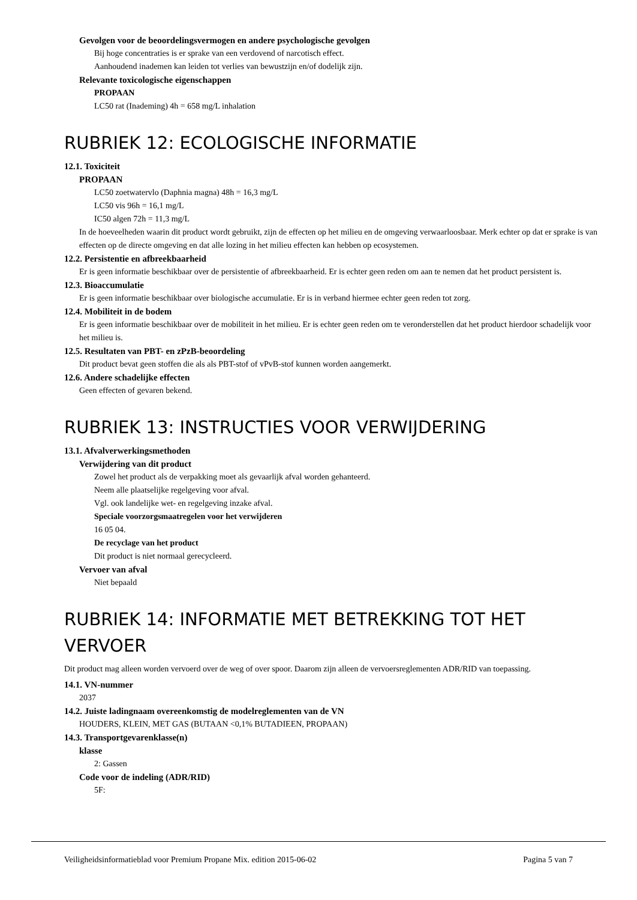Gevolgen voor de beoordelingsvermogen en andere psychologische gevolgen
Bij hoge concentraties is er sprake van een verdovend of narcotisch effect.
Aanhoudend inademen kan leiden tot verlies van bewustzijn en/of dodelijk zijn.
Relevante toxicologische eigenschappen
PROPAAN
LC50 rat (Inademing) 4h = 658 mg/L inhalation
RUBRIEK 12: ECOLOGISCHE INFORMATIE
12.1. Toxiciteit
PROPAAN
LC50 zoetwatervlo (Daphnia magna) 48h = 16,3 mg/L
LC50 vis 96h = 16,1 mg/L
IC50 algen 72h = 11,3 mg/L
In de hoeveelheden waarin dit product wordt gebruikt, zijn de effecten op het milieu en de omgeving verwaarloosbaar. Merk echter op dat er sprake is van effecten op de directe omgeving en dat alle lozing in het milieu effecten kan hebben op ecosystemen.
12.2. Persistentie en afbreekbaarheid
Er is geen informatie beschikbaar over de persistentie of afbreekbaarheid. Er is echter geen reden om aan te nemen dat het product persistent is.
12.3. Bioaccumulatie
Er is geen informatie beschikbaar over biologische accumulatie. Er is in verband hiermee echter geen reden tot zorg.
12.4. Mobiliteit in de bodem
Er is geen informatie beschikbaar over de mobiliteit in het milieu. Er is echter geen reden om te veronderstellen dat het product hierdoor schadelijk voor het milieu is.
12.5. Resultaten van PBT- en zPzB-beoordeling
Dit product bevat geen stoffen die als als PBT-stof of vPvB-stof kunnen worden aangemerkt.
12.6. Andere schadelijke effecten
Geen effecten of gevaren bekend.
RUBRIEK 13: INSTRUCTIES VOOR VERWIJDERING
13.1. Afvalverwerkingsmethoden
Verwijdering van dit product
Zowel het product als de verpakking moet als gevaarlijk afval worden gehanteerd.
Neem alle plaatselijke regelgeving voor afval.
Vgl. ook landelijke wet- en regelgeving inzake afval.
Speciale voorzorgsmaatregelen voor het verwijderen
16 05 04.
De recyclage van het product
Dit product is niet normaal gerecycleerd.
Vervoer van afval
Niet bepaald
RUBRIEK 14: INFORMATIE MET BETREKKING TOT HET VERVOER
Dit product mag alleen worden vervoerd over de weg of over spoor. Daarom zijn alleen de vervoersreglementen ADR/RID van toepassing.
14.1. VN-nummer
2037
14.2. Juiste ladingnaam overeenkomstig de modelreglementen van de VN
HOUDERS, KLEIN, MET GAS (BUTAAN <0,1% BUTADIEEN, PROPAAN)
14.3. Transportgevarenklasse(n)
klasse
2: Gassen
Code voor de indeling (ADR/RID)
5F:
Veiligheidsinformatieblad voor Premium Propane Mix. edition 2015-06-02 Pagina 5 van 7